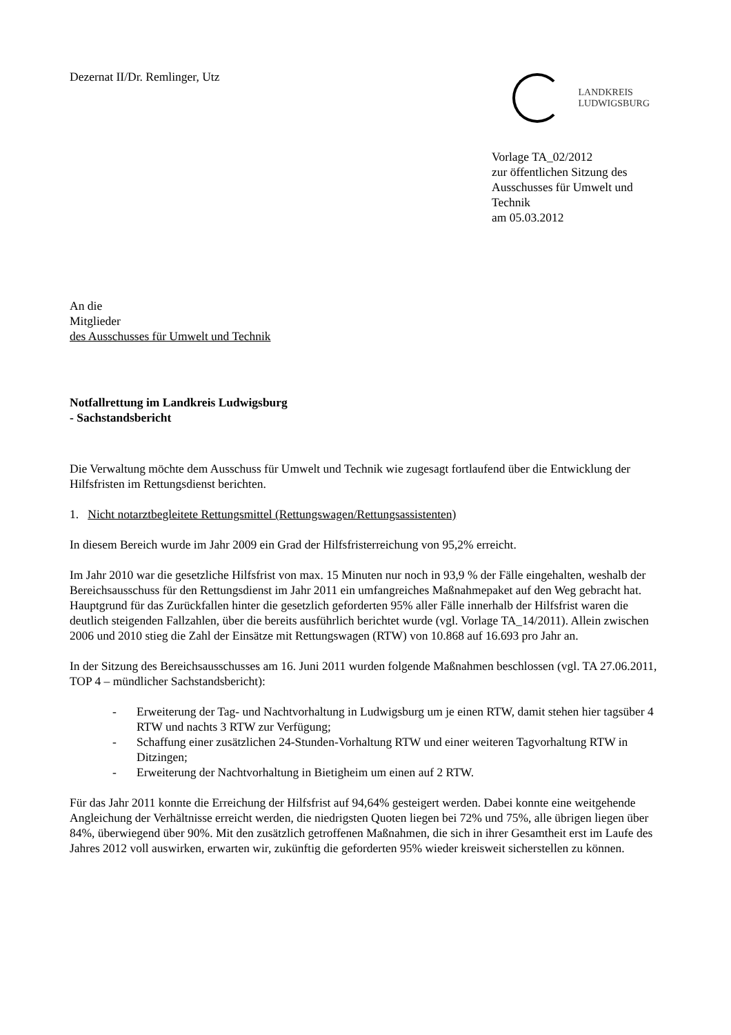Dezernat II/Dr. Remlinger, Utz
LANDKREIS
LUDWIGSBURG
Vorlage TA_02/2012
zur öffentlichen Sitzung des
Ausschusses für Umwelt und
Technik
am 05.03.2012
An die
Mitglieder
des Ausschusses für Umwelt und Technik
Notfallrettung im Landkreis Ludwigsburg
- Sachstandsbericht
Die Verwaltung möchte dem Ausschuss für Umwelt und Technik wie zugesagt fortlaufend über die Entwicklung der Hilfsfristen im Rettungsdienst berichten.
1. Nicht notarztbegleitete Rettungsmittel (Rettungswagen/Rettungsassistenten)
In diesem Bereich wurde im Jahr 2009 ein Grad der Hilfsfristerreichung von 95,2% erreicht.
Im Jahr 2010 war die gesetzliche Hilfsfrist von max. 15 Minuten nur noch in 93,9 % der Fälle eingehalten, weshalb der Bereichsausschuss für den Rettungsdienst im Jahr 2011 ein umfangreiches Maßnahmepaket auf den Weg gebracht hat. Hauptgrund für das Zurückfallen hinter die gesetzlich geforderten 95% aller Fälle innerhalb der Hilfsfrist waren die deutlich steigenden Fallzahlen, über die bereits ausführlich berichtet wurde (vgl. Vorlage TA_14/2011). Allein zwischen 2006 und 2010 stieg die Zahl der Einsätze mit Rettungswagen (RTW) von 10.868 auf 16.693 pro Jahr an.
In der Sitzung des Bereichsausschusses am 16. Juni 2011 wurden folgende Maßnahmen beschlossen (vgl. TA 27.06.2011, TOP 4 – mündlicher Sachstandsbericht):
- Erweiterung der Tag- und Nachtvorhaltung in Ludwigsburg um je einen RTW, damit stehen hier tagsüber 4 RTW und nachts 3 RTW zur Verfügung;
- Schaffung einer zusätzlichen 24-Stunden-Vorhaltung RTW und einer weiteren Tagvorhaltung RTW in Ditzingen;
- Erweiterung der Nachtvorhaltung in Bietigheim um einen auf 2 RTW.
Für das Jahr 2011 konnte die Erreichung der Hilfsfrist auf 94,64% gesteigert werden. Dabei konnte eine weitgehende Angleichung der Verhältnisse erreicht werden, die niedrigsten Quoten liegen bei 72% und 75%, alle übrigen liegen über 84%, überwiegend über 90%. Mit den zusätzlich getroffenen Maßnahmen, die sich in ihrer Gesamtheit erst im Laufe des Jahres 2012 voll auswirken, erwarten wir, zukünftig die geforderten 95% wieder kreisweit sicherstellen zu können.